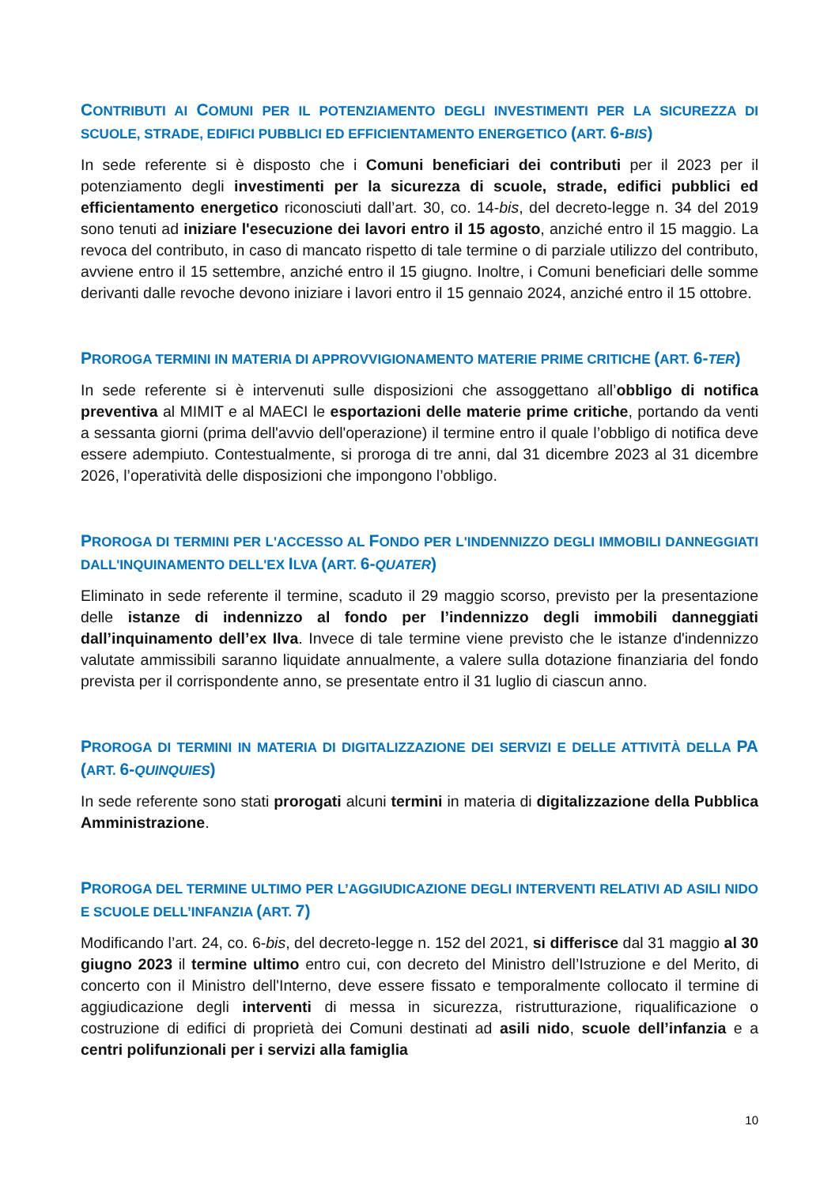CONTRIBUTI AI COMUNI PER IL POTENZIAMENTO DEGLI INVESTIMENTI PER LA SICUREZZA DI SCUOLE, STRADE, EDIFICI PUBBLICI ED EFFICIENTAMENTO ENERGETICO (ART. 6-BIS)
In sede referente si è disposto che i Comuni beneficiari dei contributi per il 2023 per il potenziamento degli investimenti per la sicurezza di scuole, strade, edifici pubblici ed efficientamento energetico riconosciuti dall’art. 30, co. 14-bis, del decreto-legge n. 34 del 2019 sono tenuti ad iniziare l'esecuzione dei lavori entro il 15 agosto, anziché entro il 15 maggio. La revoca del contributo, in caso di mancato rispetto di tale termine o di parziale utilizzo del contributo, avviene entro il 15 settembre, anziché entro il 15 giugno. Inoltre, i Comuni beneficiari delle somme derivanti dalle revoche devono iniziare i lavori entro il 15 gennaio 2024, anziché entro il 15 ottobre.
PROROGA TERMINI IN MATERIA DI APPROVVIGIONAMENTO MATERIE PRIME CRITICHE (ART. 6-TER)
In sede referente si è intervenuti sulle disposizioni che assoggettano all’obbligo di notifica preventiva al MIMIT e al MAECI le esportazioni delle materie prime critiche, portando da venti a sessanta giorni (prima dell'avvio dell'operazione) il termine entro il quale l’obbligo di notifica deve essere adempiuto. Contestualmente, si proroga di tre anni, dal 31 dicembre 2023 al 31 dicembre 2026, l’operatività delle disposizioni che impongono l’obbligo.
PROROGA DI TERMINI PER L'ACCESSO AL FONDO PER L'INDENNIZZO DEGLI IMMOBILI DANNEGGIATI DALL'INQUINAMENTO DELL'EX ILVA (ART. 6-QUATER)
Eliminato in sede referente il termine, scaduto il 29 maggio scorso, previsto per la presentazione delle istanze di indennizzo al fondo per l’indennizzo degli immobili danneggiati dall’inquinamento dell’ex Ilva. Invece di tale termine viene previsto che le istanze d'indennizzo valutate ammissibili saranno liquidate annualmente, a valere sulla dotazione finanziaria del fondo prevista per il corrispondente anno, se presentate entro il 31 luglio di ciascun anno.
PROROGA DI TERMINI IN MATERIA DI DIGITALIZZAZIONE DEI SERVIZI E DELLE ATTIVITÀ DELLA PA (ART. 6-QUINQUIES)
In sede referente sono stati prorogati alcuni termini in materia di digitalizzazione della Pubblica Amministrazione.
PROROGA DEL TERMINE ULTIMO PER L’AGGIUDICAZIONE DEGLI INTERVENTI RELATIVI AD ASILI NIDO E SCUOLE DELL’INFANZIA (ART. 7)
Modificando l’art. 24, co. 6-bis, del decreto-legge n. 152 del 2021, si differisce dal 31 maggio al 30 giugno 2023 il termine ultimo entro cui, con decreto del Ministro dell’Istruzione e del Merito, di concerto con il Ministro dell'Interno, deve essere fissato e temporalmente collocato il termine di aggiudicazione degli interventi di messa in sicurezza, ristrutturazione, riqualificazione o costruzione di edifici di proprietà dei Comuni destinati ad asili nido, scuole dell’infanzia e a centri polifunzionali per i servizi alla famiglia
10